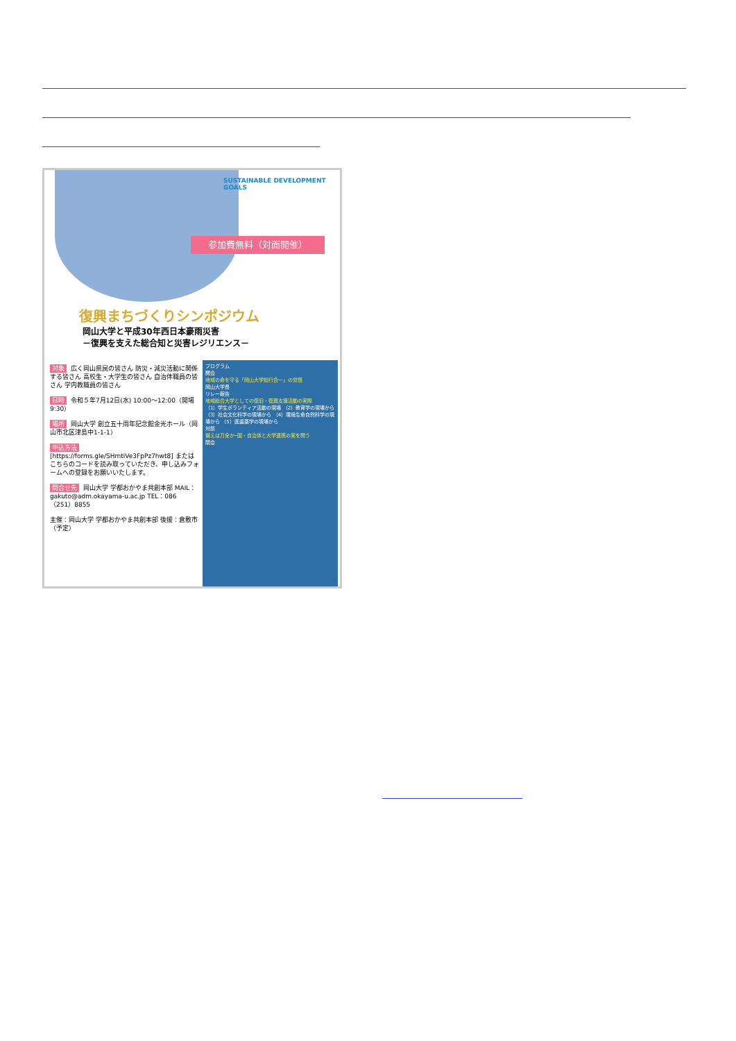SUSTAINABLE DEVELOPMENT GOALS
参加費無料（対面開催）
復興まちづくりシンポジウム
岡山大学と平成30年西日本豪雨災害
－復興を支えた総合知と災害レジリエンス－
対象 広く岡山県民の皆さん 防災・減災活動に関係する皆さん 高校生・大学生の皆さん 自治体職員の皆さん 学内教職員の皆さん
日時 令和５年7月12日(水) 10:00～12:00（開場9:30）
場所 岡山大学 創立五十周年記念館金光ホール（岡山市北区津島中1-1-1）
申込方法 [https://forms.gle/SHmtiVe3FpPz7hwt8] またはこちらのコードを読み取っていただき、申し込みフォームへの登録をお願いいたします。
問合せ先 岡山大学 学都おかやま共創本部 MAIL：gakuto@adm.okayama-u.ac.jp TEL：086（251）8855
主催：岡山大学 学都おかやま共創本部 後援：倉敷市（予定）
プログラム
開会
地域の命を守る「岡山大学知行合一」の覚悟
岡山大学長
リレー報告
地域総合大学としての復旧・復興支援活動の実際
（1）学生ボランティア活動の現場 （2）教育学の現場から （3）社会文化科学の現場から （4）環境生命自然科学の現場から （5）医歯薬学の現場から
対談
備えは万全か─国・自治体と大学連携の実を問う
閉会